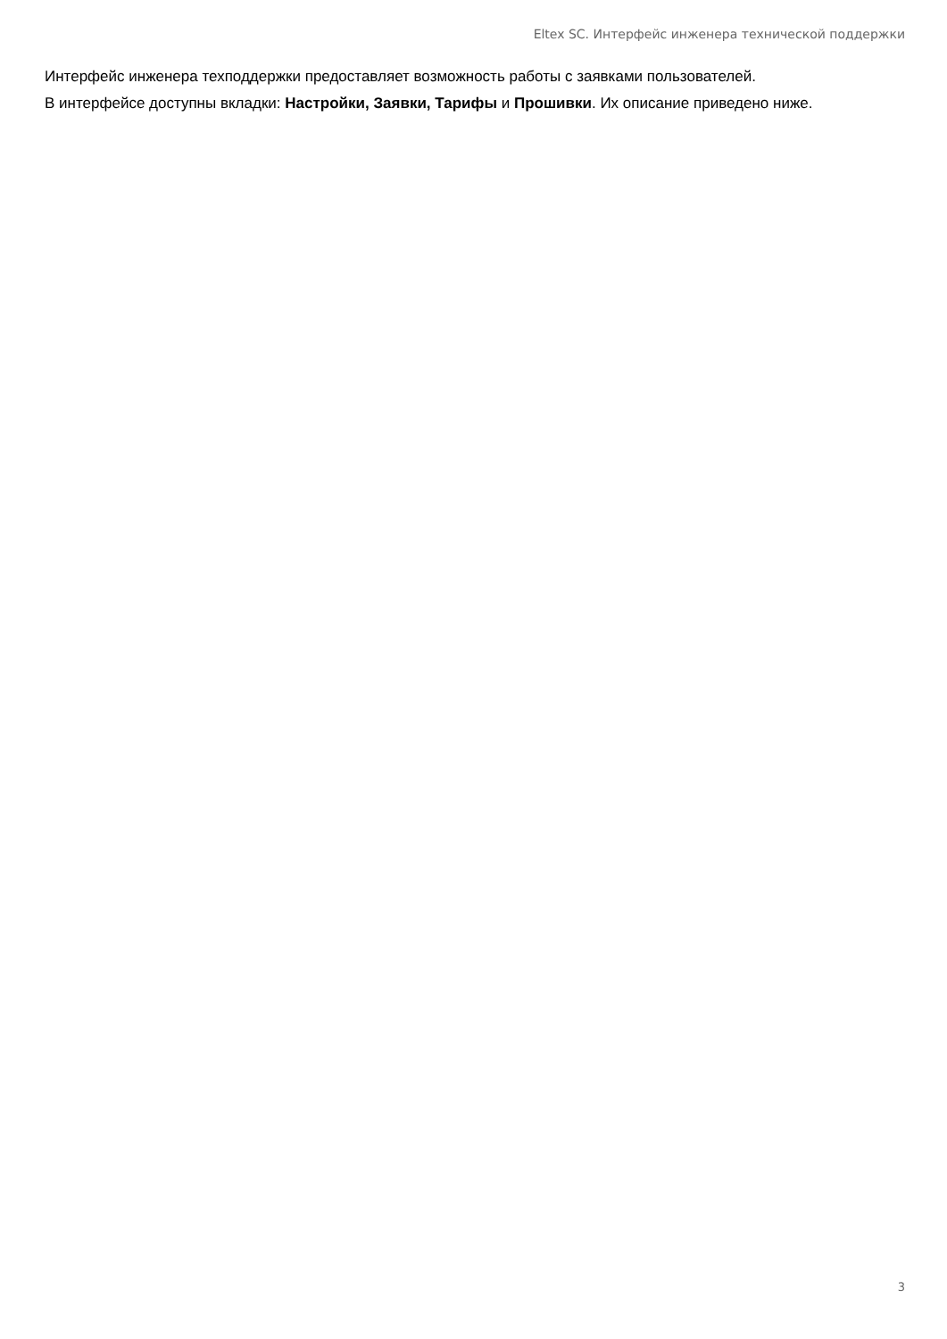Eltex SC. Интерфейс инженера технической поддержки
Интерфейс инженера техподдержки предоставляет возможность работы с заявками пользователей.
В интерфейсе доступны вкладки: Настройки, Заявки, Тарифы и Прошивки. Их описание приведено ниже.
3